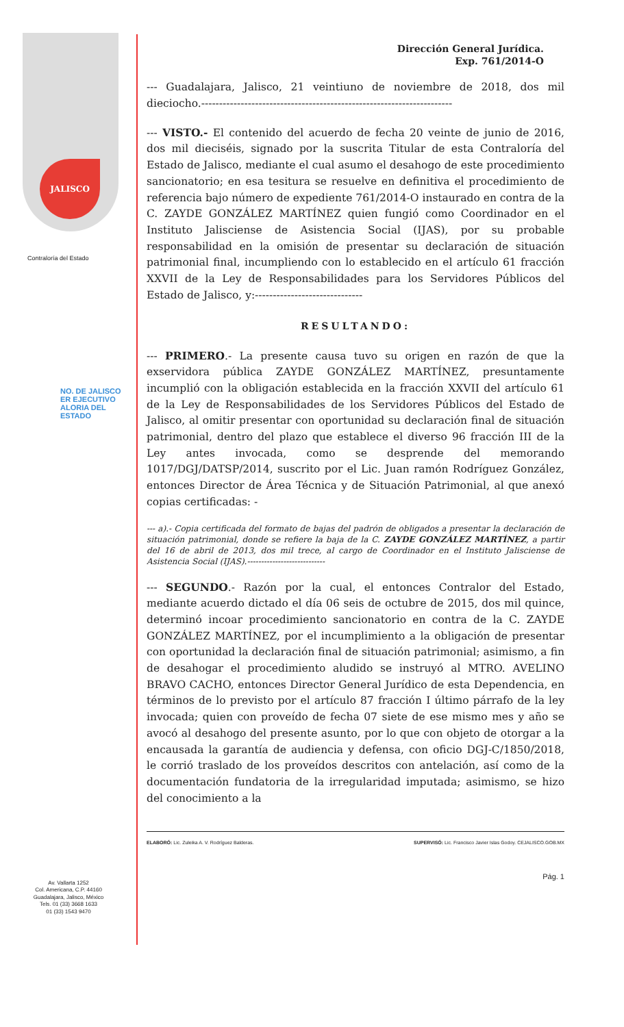JALISCO
Contraloría del Estado
NO. DE JALISCO
ER EJECUTIVO
ALORIA DEL ESTADO
Av. Vallarta 1252
Col. Americana, C.P. 44160
Guadalajara, Jalisco, México
Tels. 01 (33) 3668 1633
01 (33) 1543 9470
Dirección General Jurídica.
Exp. 761/2014-O
--- Guadalajara, Jalisco, 21 veintiuno de noviembre de 2018, dos mil dieciocho.----------------------------------------------------------------------
--- VISTO.- El contenido del acuerdo de fecha 20 veinte de junio de 2016, dos mil dieciséis, signado por la suscrita Titular de esta Contraloría del Estado de Jalisco, mediante el cual asumo el desahogo de este procedimiento sancionatorio; en esa tesitura se resuelve en definitiva el procedimiento de referencia bajo número de expediente 761/2014-O instaurado en contra de la C. ZAYDE GONZÁLEZ MARTÍNEZ quien fungió como Coordinador en el Instituto Jalisciense de Asistencia Social (IJAS), por su probable responsabilidad en la omisión de presentar su declaración de situación patrimonial final, incumpliendo con lo establecido en el artículo 61 fracción XXVII de la Ley de Responsabilidades para los Servidores Públicos del Estado de Jalisco, y:------------------------------
RESULTANDO:
--- PRIMERO.- La presente causa tuvo su origen en razón de que la exservidora pública ZAYDE GONZÁLEZ MARTÍNEZ, presuntamente incumplió con la obligación establecida en la fracción XXVII del artículo 61 de la Ley de Responsabilidades de los Servidores Públicos del Estado de Jalisco, al omitir presentar con oportunidad su declaración final de situación patrimonial, dentro del plazo que establece el diverso 96 fracción III de la Ley antes invocada, como se desprende del memorando 1017/DGJ/DATSP/2014, suscrito por el Lic. Juan ramón Rodríguez González, entonces Director de Área Técnica y de Situación Patrimonial, al que anexó copias certificadas: -
--- a).- Copia certificada del formato de bajas del padrón de obligados a presentar la declaración de situación patrimonial, donde se refiere la baja de la C. ZAYDE GONZÁLEZ MARTÍNEZ, a partir del 16 de abril de 2013, dos mil trece, al cargo de Coordinador en el Instituto Jalisciense de Asistencia Social (IJAS).----------------------------
--- SEGUNDO.- Razón por la cual, el entonces Contralor del Estado, mediante acuerdo dictado el día 06 seis de octubre de 2015, dos mil quince, determinó incoar procedimiento sancionatorio en contra de la C. ZAYDE GONZÁLEZ MARTÍNEZ, por el incumplimiento a la obligación de presentar con oportunidad la declaración final de situación patrimonial; asimismo, a fin de desahogar el procedimiento aludido se instruyó al MTRO. AVELINO BRAVO CACHO, entonces Director General Jurídico de esta Dependencia, en términos de lo previsto por el artículo 87 fracción I último párrafo de la ley invocada; quien con proveído de fecha 07 siete de ese mismo mes y año se avocó al desahogo del presente asunto, por lo que con objeto de otorgar a la encausada la garantía de audiencia y defensa, con oficio DGJ-C/1850/2018, le corrió traslado de los proveídos descritos con antelación, así como de la documentación fundatoria de la irregularidad imputada; asimismo, se hizo del conocimiento a la
ELABORÓ: Lic. Zuleika A. V. Rodríguez Balderas. SUPERVISÓ: Lic. Francisco Javier Islas Godoy. CEJALISCO.GOB.MX
Pág. 1